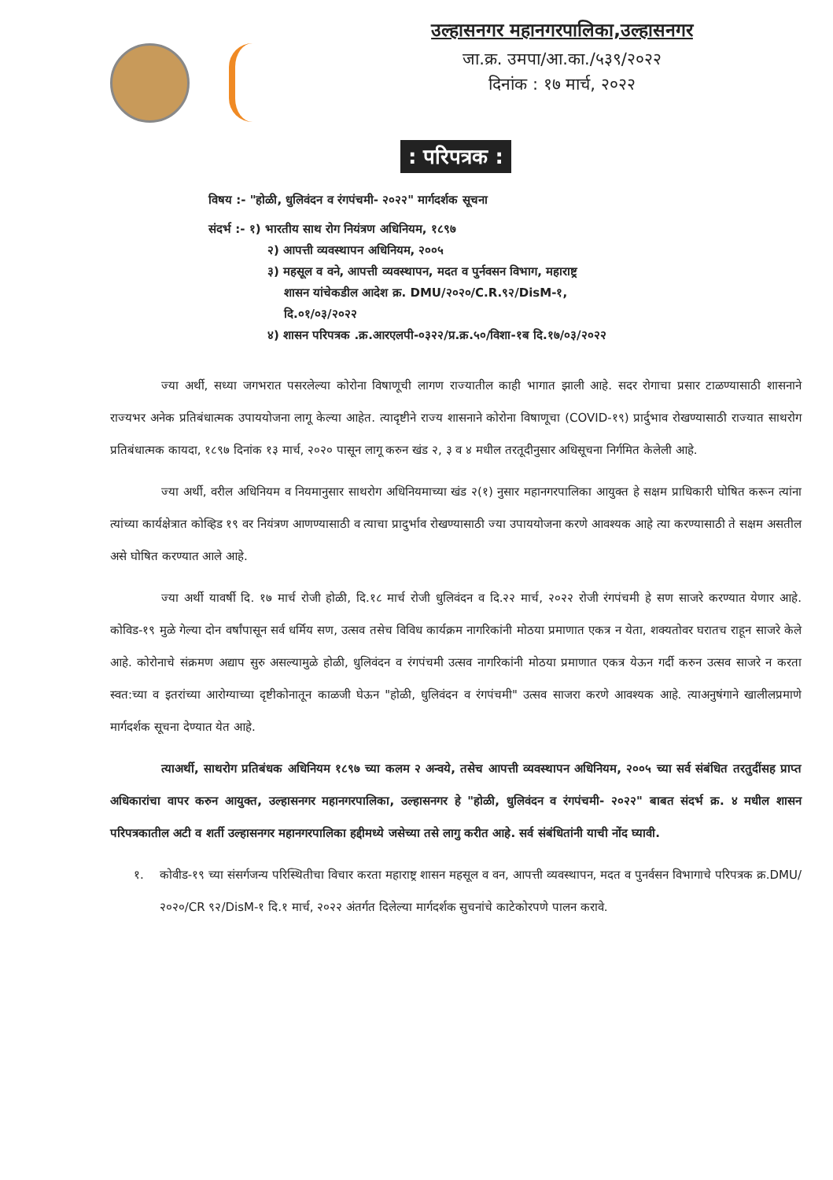उल्हासनगर महानगरपालिका,उल्हासनगर
जा.क्र. उमपा/आ.का./५३९/२०२२
दिनांक : १७ मार्च, २०२२
: परिपत्रक :
विषय :- "होळी, धुलिवंदन व रंगपंचमी- २०२२" मार्गदर्शक सूचना
संदर्भ :- १) भारतीय साथ रोग नियंत्रण अधिनियम, १८९७
२) आपत्ती व्यवस्थापन अधिनियम, २००५
३) महसूल व वने, आपत्ती व्यवस्थापन, मदत व पुर्नवसन विभाग, महाराष्ट्र
शासन यांचेकडील आदेश क्र. DMU/२०२०/C.R.९२/DisM-१,
दि.०१/०३/२०२२
४) शासन परिपत्रक .क्र.आरएलपी-०३२२/प्र.क्र.५०/विशा-१ब दि.१७/०३/२०२२
ज्या अर्थी, सध्या जगभरात पसरलेल्या कोरोना विषाणूची लागण राज्यातील काही भागात झाली आहे. सदर रोगाचा प्रसार टाळण्यासाठी शासनाने राज्यभर अनेक प्रतिबंधात्मक उपाययोजना लागू केल्या आहेत. त्यादृष्टीने राज्य शासनाने कोरोना विषाणूचा (COVID-१९) प्रार्दुभाव रोखण्यासाठी राज्यात साथरोग प्रतिबंधात्मक कायदा, १८९७ दिनांक १३ मार्च, २०२० पासून लागू करुन खंड २, ३ व ४ मधील तरतूदीनुसार अधिसूचना निर्गमित केलेली आहे.
ज्या अर्थी, वरील अधिनियम व नियमानुसार साथरोग अधिनियमाच्या खंड २(१) नुसार महानगरपालिका आयुक्त हे सक्षम प्राधिकारी घोषित करून त्यांना त्यांच्या कार्यक्षेत्रात कोव्हिड १९ वर नियंत्रण आणण्यासाठी व त्याचा प्रादुर्भाव रोखण्यासाठी ज्या उपाययोजना करणे आवश्यक आहे त्या करण्यासाठी ते सक्षम असतील असे घोषित करण्यात आले आहे.
ज्या अर्थी यावर्षी दि. १७ मार्च रोजी होळी, दि.१८ मार्च रोजी धुलिवंदन व दि.२२ मार्च, २०२२ रोजी रंगपंचमी हे सण साजरे करण्यात येणार आहे. कोविड-१९ मुळे गेल्या दोन वर्षांपासून सर्व धर्मिय सण, उत्सव तसेच विविध कार्यक्रम नागरिकांनी मोठया प्रमाणात एकत्र न येता, शक्यतोवर घरातच राहून साजरे केले आहे. कोरोनाचे संक्रमण अद्याप सुरु असल्यामुळे होळी, धुलिवंदन व रंगपंचमी उत्सव नागरिकांनी मोठया प्रमाणात एकत्र येऊन गर्दी करुन उत्सव साजरे न करता स्वत:च्या व इतरांच्या आरोग्याच्या दृष्टीकोनातून काळजी घेऊन "होळी, धुलिवंदन व रंगपंचमी" उत्सव साजरा करणे आवश्यक आहे. त्याअनुषंगाने खालीलप्रमाणे मार्गदर्शक सूचना देण्यात येत आहे.
त्याअर्थी, साथरोग प्रतिबंधक अधिनियम १८९७ च्या कलम २ अन्वये, तसेच आपत्ती व्यवस्थापन अधिनियम, २००५ च्या सर्व संबंधित तरतुदींसह प्राप्त अधिकारांचा वापर करुन आयुक्त, उल्हासनगर महानगरपालिका, उल्हासनगर हे "होळी, धुलिवंदन व रंगपंचमी- २०२२" बाबत संदर्भ क्र. ४ मधील शासन परिपत्रकातील अटी व शर्ती उल्हासनगर महानगरपालिका हद्दीमध्ये जसेच्या तसे लागु करीत आहे. सर्व संबंधितांनी याची नोंद घ्यावी.
१. कोवीड-१९ च्या संसर्गजन्य परिस्थितीचा विचार करता महाराष्ट्र शासन महसूल व वन, आपत्ती व्यवस्थापन, मदत व पुनर्वसन विभागाचे परिपत्रक क्र.DMU/२०२०/CR ९२/DisM-१ दि.१ मार्च, २०२२ अंतर्गत दिलेल्या मार्गदर्शक सुचनांचे काटेकोरपणे पालन करावे.